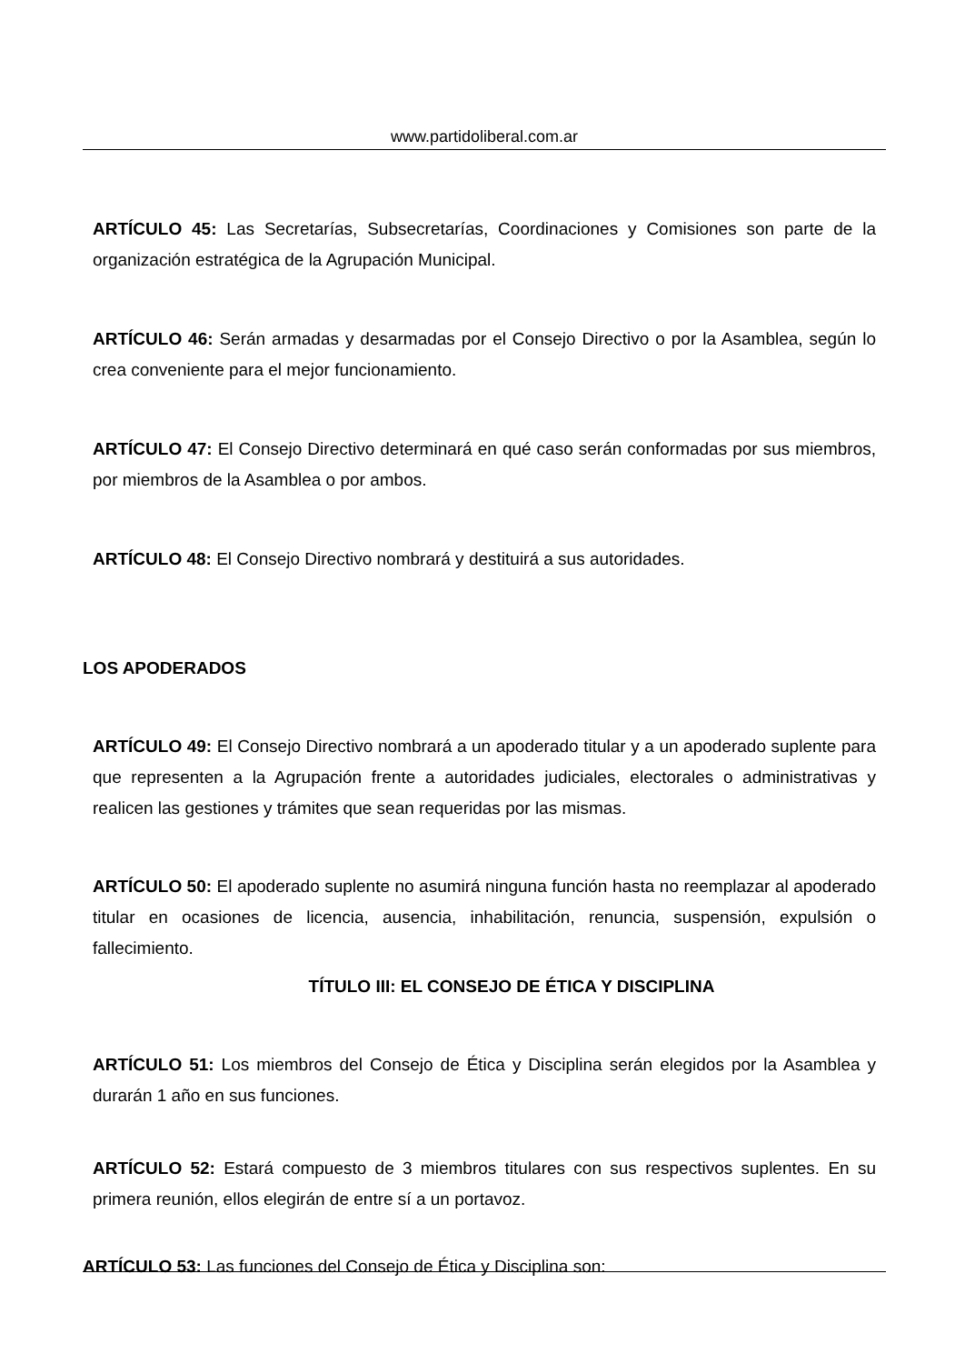www.partidoliberal.com.ar
ARTÍCULO 45: Las Secretarías, Subsecretarías, Coordinaciones y Comisiones son parte de la organización estratégica de la Agrupación Municipal.
ARTÍCULO 46: Serán armadas y desarmadas por el Consejo Directivo o por la Asamblea, según lo crea conveniente para el mejor funcionamiento.
ARTÍCULO 47: El Consejo Directivo determinará en qué caso serán conformadas por sus miembros, por miembros de la Asamblea o por ambos.
ARTÍCULO 48: El Consejo Directivo nombrará y destituirá a sus autoridades.
LOS APODERADOS
ARTÍCULO 49: El Consejo Directivo nombrará a un apoderado titular y a un apoderado suplente para que representen a la Agrupación frente a autoridades judiciales, electorales o administrativas y realicen las gestiones y trámites que sean requeridas por las mismas.
ARTÍCULO 50: El apoderado suplente no asumirá ninguna función hasta no reemplazar al apoderado titular en ocasiones de licencia, ausencia, inhabilitación, renuncia, suspensión, expulsión o fallecimiento.
TÍTULO III: EL CONSEJO DE ÉTICA Y DISCIPLINA
ARTÍCULO 51: Los miembros del Consejo de Ética y Disciplina serán elegidos por la Asamblea y durarán 1 año en sus funciones.
ARTÍCULO 52: Estará compuesto de 3 miembros titulares con sus respectivos suplentes. En su primera reunión, ellos elegirán de entre sí a un portavoz.
ARTÍCULO 53: Las funciones del Consejo de Ética y Disciplina son: